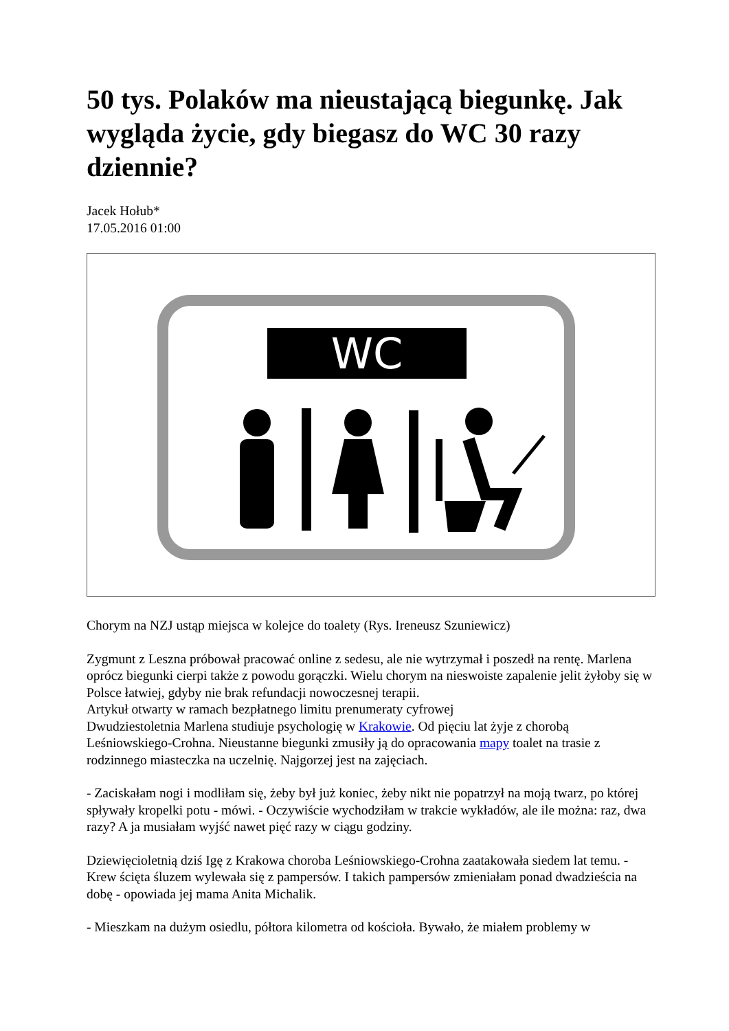50 tys. Polaków ma nieustającą biegunkę. Jak wygląda życie, gdy biegasz do WC 30 razy dziennie?
Jacek Hołub*
17.05.2016 01:00
WC
Chorym na NZJ ustąp miejsca w kolejce do toalety (Rys. Ireneusz Szuniewicz)
Zygmunt z Leszna próbował pracować online z sedesu, ale nie wytrzymał i poszedł na rentę. Marlena oprócz biegunki cierpi także z powodu gorączki. Wielu chorym na nieswoiste zapalenie jelit żyłoby się w Polsce łatwiej, gdyby nie brak refundacji nowoczesnej terapii.
Artykuł otwarty w ramach bezpłatnego limitu prenumeraty cyfrowej
Dwudziestoletnia Marlena studiuje psychologię w Krakowie. Od pięciu lat żyje z chorobą Leśniowskiego-Crohna. Nieustanne biegunki zmusiły ją do opracowania mapy toalet na trasie z rodzinnego miasteczka na uczelnię. Najgorzej jest na zajęciach.
- Zaciskałam nogi i modliłam się, żeby był już koniec, żeby nikt nie popatrzył na moją twarz, po której spływały kropelki potu - mówi. - Oczywiście wychodziłam w trakcie wykładów, ale ile można: raz, dwa razy? A ja musiałam wyjść nawet pięć razy w ciągu godziny.
Dziewięcioletnią dziś Igę z Krakowa choroba Leśniowskiego-Crohna zaatakowała siedem lat temu. - Krew ścięta śluzem wylewała się z pampersów. I takich pampersów zmieniałam ponad dwadzieścia na dobę - opowiada jej mama Anita Michalik.
- Mieszkam na dużym osiedlu, półtora kilometra od kościoła. Bywało, że miałem problemy w